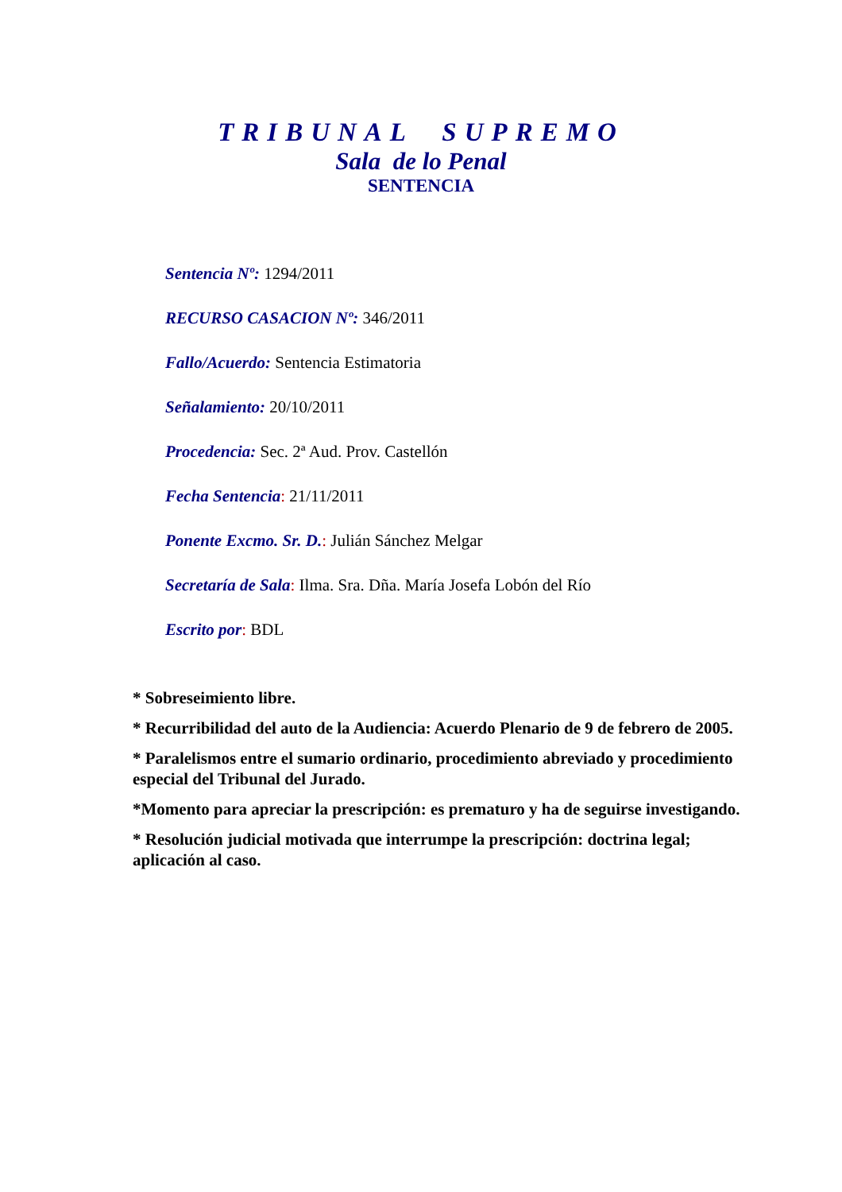TRIBUNAL SUPREMO
Sala de lo Penal
SENTENCIA
Sentencia Nº: 1294/2011
RECURSO CASACION Nº: 346/2011
Fallo/Acuerdo: Sentencia Estimatoria
Señalamiento: 20/10/2011
Procedencia: Sec. 2ª Aud. Prov. Castellón
Fecha Sentencia: 21/11/2011
Ponente Excmo. Sr. D.: Julián Sánchez Melgar
Secretaría de Sala: Ilma. Sra. Dña. María Josefa Lobón del Río
Escrito por: BDL
* Sobreseimiento libre.
* Recurribilidad del auto de la Audiencia: Acuerdo Plenario de 9 de febrero de 2005.
* Paralelismos entre el sumario ordinario, procedimiento abreviado y procedimiento especial del Tribunal del Jurado.
*Momento para apreciar la prescripción: es prematuro y ha de seguirse investigando.
* Resolución judicial motivada que interrumpe la prescripción: doctrina legal; aplicación al caso.